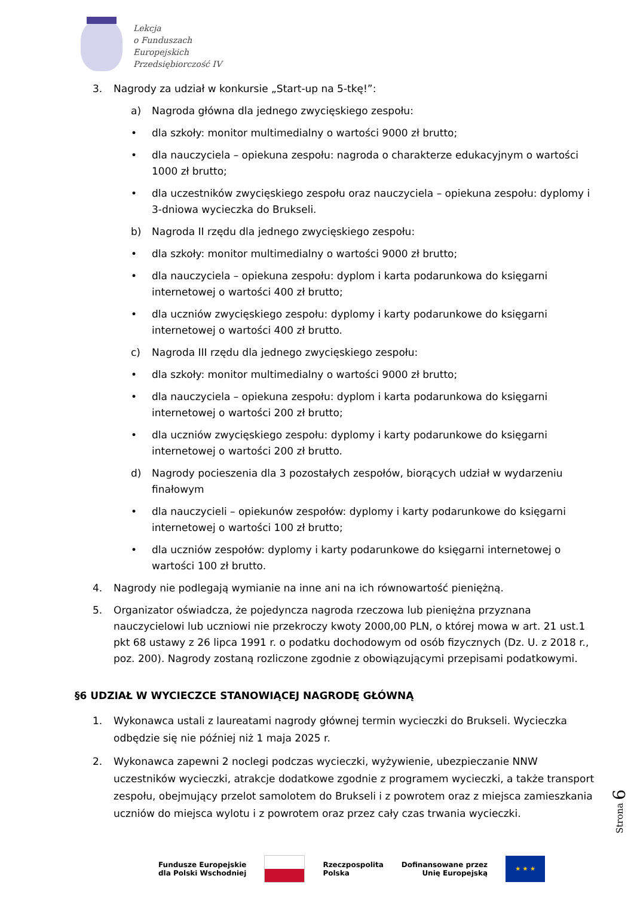Lekcja
o Funduszach
Europejskich
Przedsiębiorczość IV
3. Nagrody za udział w konkursie „Start-up na 5-tkę!”:
a) Nagroda główna dla jednego zwycięskiego zespołu:
• dla szkoły: monitor multimedialny o wartości 9000 zł brutto;
• dla nauczyciela – opiekuna zespołu: nagroda o charakterze edukacyjnym o wartości 1000 zł brutto;
• dla uczestników zwycięskiego zespołu oraz nauczyciela – opiekuna zespołu: dyplomy i 3-dniowa wycieczka do Brukseli.
b) Nagroda II rzędu dla jednego zwycięskiego zespołu:
• dla szkoły: monitor multimedialny o wartości 9000 zł brutto;
• dla nauczyciela – opiekuna zespołu: dyplom i karta podarunkowa do księgarni internetowej o wartości 400 zł brutto;
• dla uczniów zwycięskiego zespołu: dyplomy i karty podarunkowe do księgarni internetowej o wartości 400 zł brutto.
c) Nagroda III rzędu dla jednego zwycięskiego zespołu:
• dla szkoły: monitor multimedialny o wartości 9000 zł brutto;
• dla nauczyciela – opiekuna zespołu: dyplom i karta podarunkowa do księgarni internetowej o wartości 200 zł brutto;
• dla uczniów zwycięskiego zespołu: dyplomy i karty podarunkowe do księgarni internetowej o wartości 200 zł brutto.
d) Nagrody pocieszenia dla 3 pozostałych zespołów, biorących udział w wydarzeniu finałowym
• dla nauczycieli – opiekunów zespołów: dyplomy i karty podarunkowe do księgarni internetowej o wartości 100 zł brutto;
• dla uczniów zespołów: dyplomy i karty podarunkowe do księgarni internetowej o wartości 100 zł brutto.
4. Nagrody nie podlegają wymianie na inne ani na ich równowartość pieniężną.
5. Organizator oświadcza, że pojedyncza nagroda rzeczowa lub pieniężna przyznana nauczycielowi lub uczniowi nie przekroczy kwoty 2000,00 PLN, o której mowa w art. 21 ust.1 pkt 68 ustawy z 26 lipca 1991 r. o podatku dochodowym od osób fizycznych (Dz. U. z 2018 r., poz. 200). Nagrody zostaną rozliczone zgodnie z obowiązującymi przepisami podatkowymi.
§6 UDZIAŁ W WYCIECZCE STANOWIĄCEJ NAGRODĘ GŁÓWNĄ
1. Wykonawca ustali z laureatami nagrody głównej termin wycieczki do Brukseli. Wycieczka odbędzie się nie później niż 1 maja 2025 r.
2. Wykonawca zapewni 2 noclegi podczas wycieczki, wyżywienie, ubezpieczanie NNW uczestników wycieczki, atrakcje dodatkowe zgodnie z programem wycieczki, a także transport zespołu, obejmujący przelot samolotem do Brukseli i z powrotem oraz z miejsca zamieszkania uczniów do miejsca wylotu i z powrotem oraz przez cały czas trwania wycieczki.
Strona 6
Fundusze Europejskie
dla Polski Wschodniej
Rzeczpospolita
Polska
Dofinansowane przez
Unię Europejską
★ ★ ★